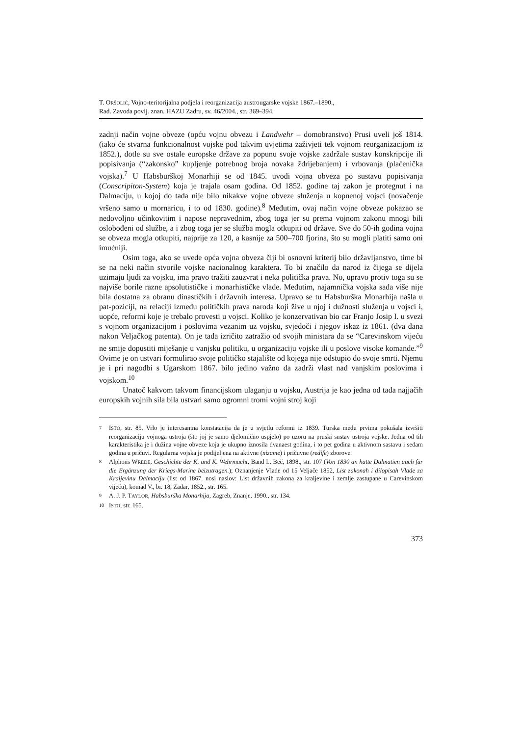T. ORŠOLIĆ, Vojno-teritorijalna podjela i reorganizacija austrougarske vojske 1867.–1890.,
Rad. Zavoda povij. znan. HAZU Zadru, sv. 46/2004., str. 369–394.
zadnji način vojne obveze (opću vojnu obvezu i Landwehr – domobranstvo) Prusi uveli još 1814. (iako će stvarna funkcionalnost vojske pod takvim uvjetima zaživjeti tek vojnom reorganizacijom iz 1852.), dotle su sve ostale europske države za popunu svoje vojske zadržale sustav konskripcije ili popisivanja (“zakonsko” kupljenje potrebnog broja novaka ždrijebanjem) i vrbovanja (plaćenička vojska).<sup>7</sup> U Habsburškoj Monarhiji se od 1845. uvodi vojna obveza po sustavu popisivanja (Conscripiton-System) koja je trajala osam godina. Od 1852. godine taj zakon je protegnut i na Dalmaciju, u kojoj do tada nije bilo nikakve vojne obveze služenja u kopnenoj vojsci (novačenje vršeno samo u mornaricu, i to od 1830. godine).<sup>8</sup> Međutim, ovaj način vojne obveze pokazao se nedovoljno učinkovitim i napose nepravednim, zbog toga jer su prema vojnom zakonu mnogi bili oslobođeni od službe, a i zbog toga jer se služba mogla otkupiti od države. Sve do 50-ih godina vojna se obveza mogla otkupiti, najprije za 120, a kasnije za 500–700 fjorina, što su mogli platiti samo oni imućniji.
Osim toga, ako se uvede opća vojna obveza čiji bi osnovni kriterij bilo državljanstvo, time bi se na neki način stvorile vojske nacionalnog karaktera. To bi značilo da narod iz čijega se dijela uzimaju ljudi za vojsku, ima pravo tražiti zauzvrat i neka politička prava. No, upravo protiv toga su se najviše borile razne apsolutističke i monarhističke vlade. Međutim, najamnička vojska sada više nije bila dostatna za obranu dinastičkih i državnih interesa. Upravo se tu Habsburška Monarhija našla u pat-poziciji, na relaciji između političkih prava naroda koji žive u njoj i dužnosti služenja u vojsci i, uopće, reformi koje je trebalo provesti u vojsci. Koliko je konzervativan bio car Franjo Josip I. u svezi s vojnom organizacijom i poslovima vezanim uz vojsku, svjedoči i njegov iskaz iz 1861. (dva dana nakon Veljačkog patenta). On je tada izričito zatražio od svojih ministara da se “Carevinskom vijeću ne smije dopustiti miješanje u vanjsku politiku, u organizaciju vojske ili u poslove visoke komande.”<sup>9</sup> Ovime je on ustvari formulirao svoje političko stajalište od kojega nije odstupio do svoje smrti. Njemu je i pri nagodbi s Ugarskom 1867. bilo jedino važno da zadrži vlast nad vanjskim poslovima i vojskom.<sup>10</sup>
Unatoč kakvom takvom financijskom ulaganju u vojsku, Austrija je kao jedna od tada najjačih europskih vojnih sila bila ustvari samo ogromni tromi vojni stroj koji
7 ISTO, str. 85. Vrlo je interesantna konstatacija da je u svjetlu reformi iz 1839. Turska među prvima pokušala izvršiti reorganizaciju vojnoga ustroja (što joj je samo djelomično uspjelo) po uzoru na pruski sustav ustroja vojske. Jedna od tih karakteristika je i dužina vojne obveze koja je ukupno iznosila dvanaest godina, i to pet godina u aktivnom sastavu i sedam godina u pričuvi. Regularna vojska je podijeljena na aktivne (nizame) i pričuvne (redife) zborove.
8 Alphons WREDE, Geschichte der K. und K. Wehrmacht, Band I., Beč, 1898., str. 107 (Von 1830 an hatte Dalmatien auch für die Ergänzung der Kriegs-Marine beizutragen.); Oznanjenje Vlade od 15 Veljače 1852, List zakonah i dilopisah Vlade za Kraljevinu Dalmaciju (list od 1867. nosi naslov: List državnih zakona za kraljevine i zemlje zastupane u Carevinskom vijeću), komad V., br. 18, Zadar, 1852., str. 165.
9 A. J. P. TAYLOR, Habsburška Monarhija, Zagreb, Znanje, 1990., str. 134.
10 ISTO, str. 165.
373